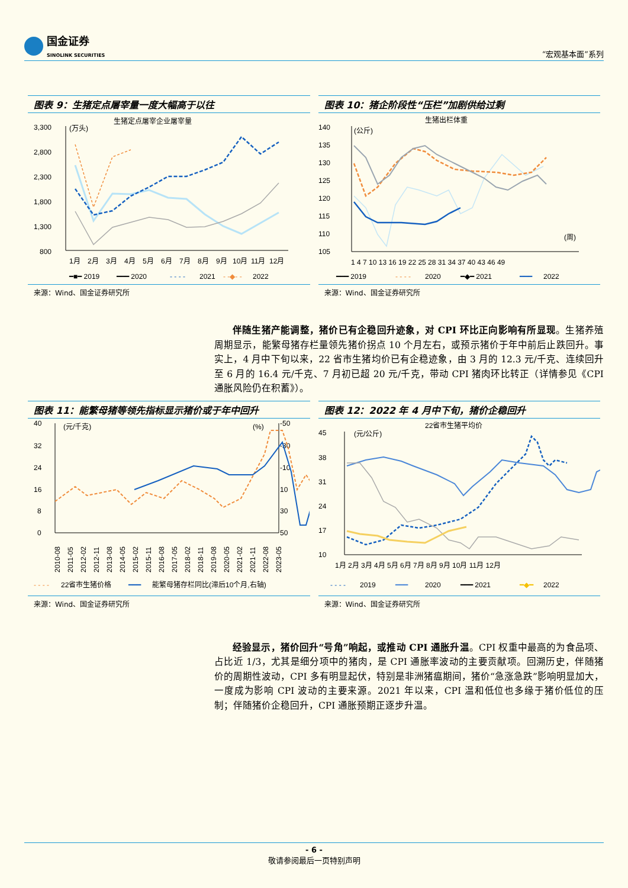国金证券
SINOLINK SECURITIES
“宏观基本面”系列
图表 9：生猪定点屠宰量一度大幅高于以往
生猪定点屠宰企业屠宰量
(万头)
3,300
2,800
2,300
1,800
1,300
800
1月
2月
3月
4月
5月
6月
7月
8月
9月
10月
11月
12月
━■━ 2019
━━━ 2020
- - - -
2021
- -◆- -
2022
来源：Wind、国金证券研究所
图表 10：猪企阶段性“压栏”加剧供给过剩
生猪出栏体重
(公斤)
140
135
130
125
120
115
110
105
(周)
1 4 7 10 13 16 19 22 25 28 31 34 37 40 43 46 49
━━━ 2019
- - - -
2020
━◆━ 2021
━━━
2022
来源：Wind、国金证券研究所
伴随生猪产能调整，猪价已有企稳回升迹象，对 CPI 环比正向影响有所显现。生猪养殖周期显示，能繁母猪存栏量领先猪价拐点 10 个月左右，或预示猪价于年中前后止跌回升。事实上，4 月中下旬以来，22 省市生猪均价已有企稳迹象，由 3 月的 12.3 元/千克、连续回升至 6 月的 16.4 元/千克、7 月初已超 20 元/千克，带动 CPI 猪肉环比转正（详情参见《CPI 通胀风险仍在积蓄》）。
图表 11：能繁母猪等领先指标显示猪价或于年中回升
40
32
24
16
8
0
(元/千克)
(%)
-50
-30
-10
10
30
50
2010-08
2011-05
2012-02
2012-11
2013-08
2014-05
2015-02
2015-11
2016-08
2017-05
2018-02
2018-11
2019-08
2020-05
2021-02
2021-11
2022-08
2023-05
- - - -
22省市生猪价格
━━━
能繁母猪存栏同比(滞后10个月,右轴)
来源：Wind、国金证券研究所
图表 12：2022 年 4 月中下旬，猪价企稳回升
22省市生猪平均价
(元/公斤)
45
38
31
24
17
10
1月 2月 3月 4月 5月 6月 7月 8月 9月 10月 11月 12月
- - - -
2019
━━━
2020
━━━ 2021
━◆━
2022
来源：Wind、国金证券研究所
经验显示，猪价回升“号角”响起，或推动 CPI 通胀升温。CPI 权重中最高的为食品项、占比近 1/3，尤其是细分项中的猪肉，是 CPI 通胀率波动的主要贡献项。回溯历史，伴随猪价的周期性波动，CPI 多有明显起伏，特别是非洲猪瘟期间，猪价“急涨急跌”影响明显加大，一度成为影响 CPI 波动的主要来源。2021 年以来，CPI 温和低位也多缘于猪价低位的压制；伴随猪价企稳回升，CPI 通胀预期正逐步升温。
- 6 -
敬请参阅最后一页特别声明